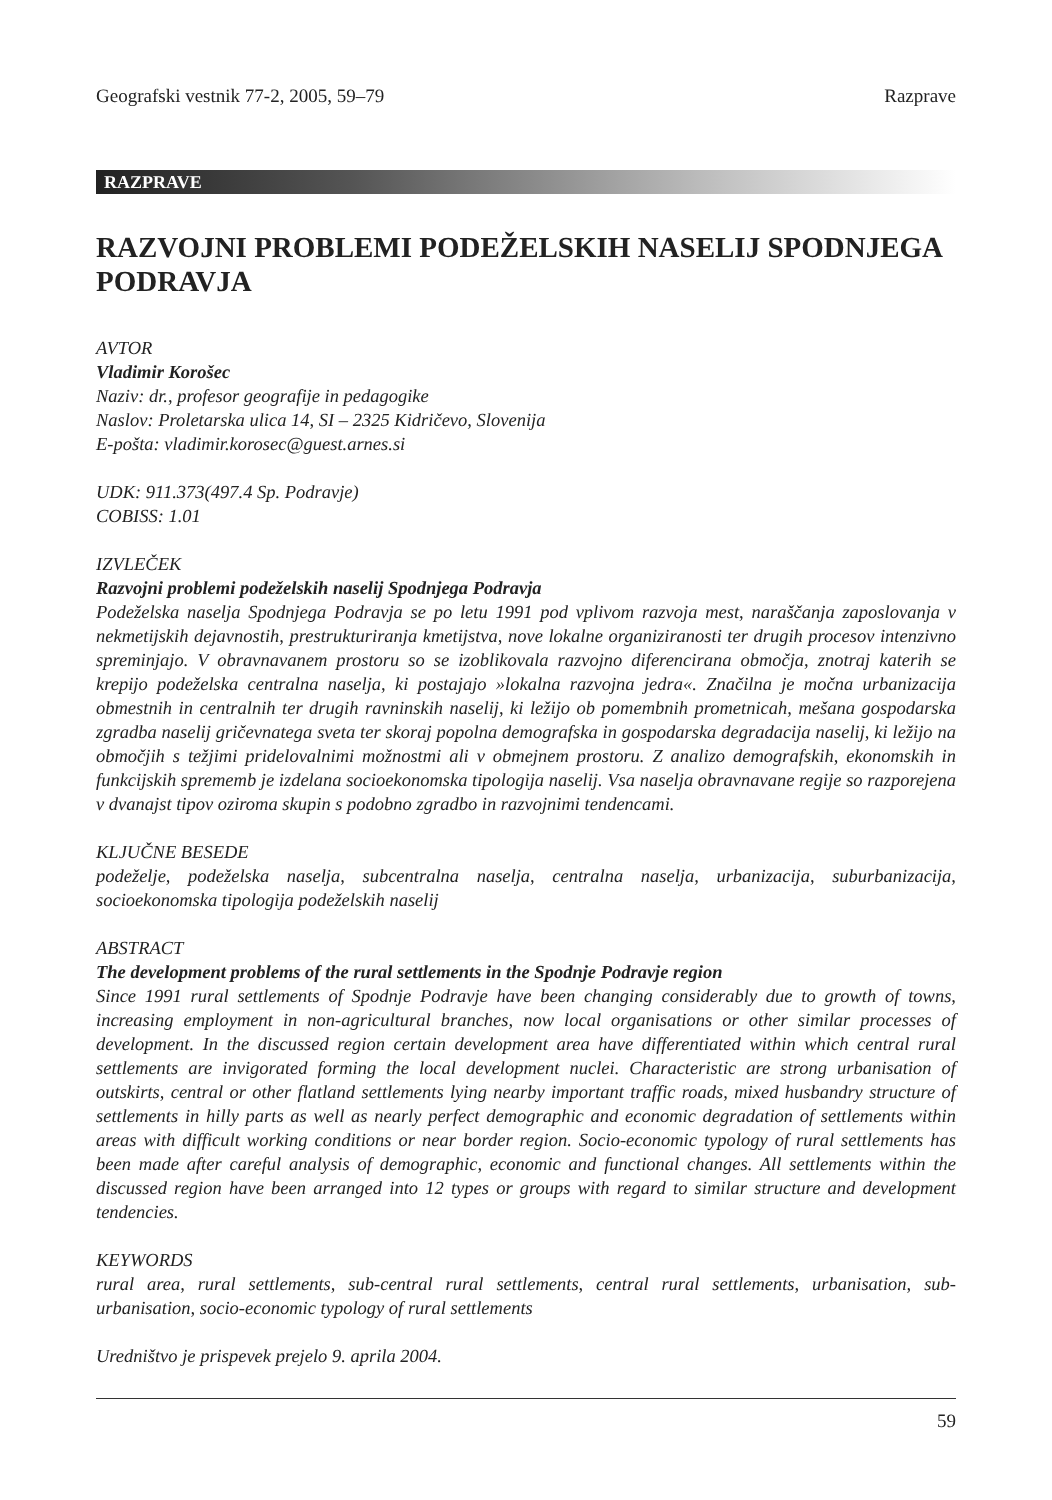Geografski vestnik 77-2, 2005, 59–79 Razprave
RAZPRAVE
RAZVOJNI PROBLEMI PODEŽELSKIH NASELIJ SPODNJEGA PODRAVJA
AVTOR
Vladimir Korošec
Naziv: dr., profesor geografije in pedagogike
Naslov: Proletarska ulica 14, SI – 2325 Kidričevo, Slovenija
E-pošta: vladimir.korosec@guest.arnes.si
UDK: 911.373(497.4 Sp. Podravje)
COBISS: 1.01
IZVLEČEK
Razvojni problemi podeželskih naselij Spodnjega Podravja
Podeželska naselja Spodnjega Podravja se po letu 1991 pod vplivom razvoja mest, naraščanja zaposlovanja v nekmetijskih dejavnostih, prestrukturiranja kmetijstva, nove lokalne organiziranosti ter drugih procesov intenzivno spreminjajo. V obravnavanem prostoru so se izoblikovala razvojno diferencirana območja, znotraj katerih se krepijo podeželska centralna naselja, ki postajajo »lokalna razvojna jedra«. Značilna je močna urbanizacija obmestnih in centralnih ter drugih ravninskih naselij, ki ležijo ob pomembnih prometnicah, mešana gospodarska zgradba naselij gričevnatega sveta ter skoraj popolna demografska in gospodarska degradacija naselij, ki ležijo na območjih s težjimi pridelovalnimi možnostmi ali v obmejnem prostoru. Z analizo demografskih, ekonomskih in funkcijskih sprememb je izdelana socioekonomska tipologija naselij. Vsa naselja obravnavane regije so razporejena v dvanajst tipov oziroma skupin s podobno zgradbo in razvojnimi tendencami.
KLJUČNE BESEDE
podeželje, podeželska naselja, subcentralna naselja, centralna naselja, urbanizacija, suburbanizacija, socioekonomska tipologija podeželskih naselij
ABSTRACT
The development problems of the rural settlements in the Spodnje Podravje region
Since 1991 rural settlements of Spodnje Podravje have been changing considerably due to growth of towns, increasing employment in non-agricultural branches, now local organisations or other similar processes of development. In the discussed region certain development area have differentiated within which central rural settlements are invigorated forming the local development nuclei. Characteristic are strong urbanisation of outskirts, central or other flatland settlements lying nearby important traffic roads, mixed husbandry structure of settlements in hilly parts as well as nearly perfect demographic and economic degradation of settlements within areas with difficult working conditions or near border region. Socio-economic typology of rural settlements has been made after careful analysis of demographic, economic and functional changes. All settlements within the discussed region have been arranged into 12 types or groups with regard to similar structure and development tendencies.
KEYWORDS
rural area, rural settlements, sub-central rural settlements, central rural settlements, urbanisation, sub-urbanisation, socio-economic typology of rural settlements
Uredništvo je prispevek prejelo 9. aprila 2004.
59